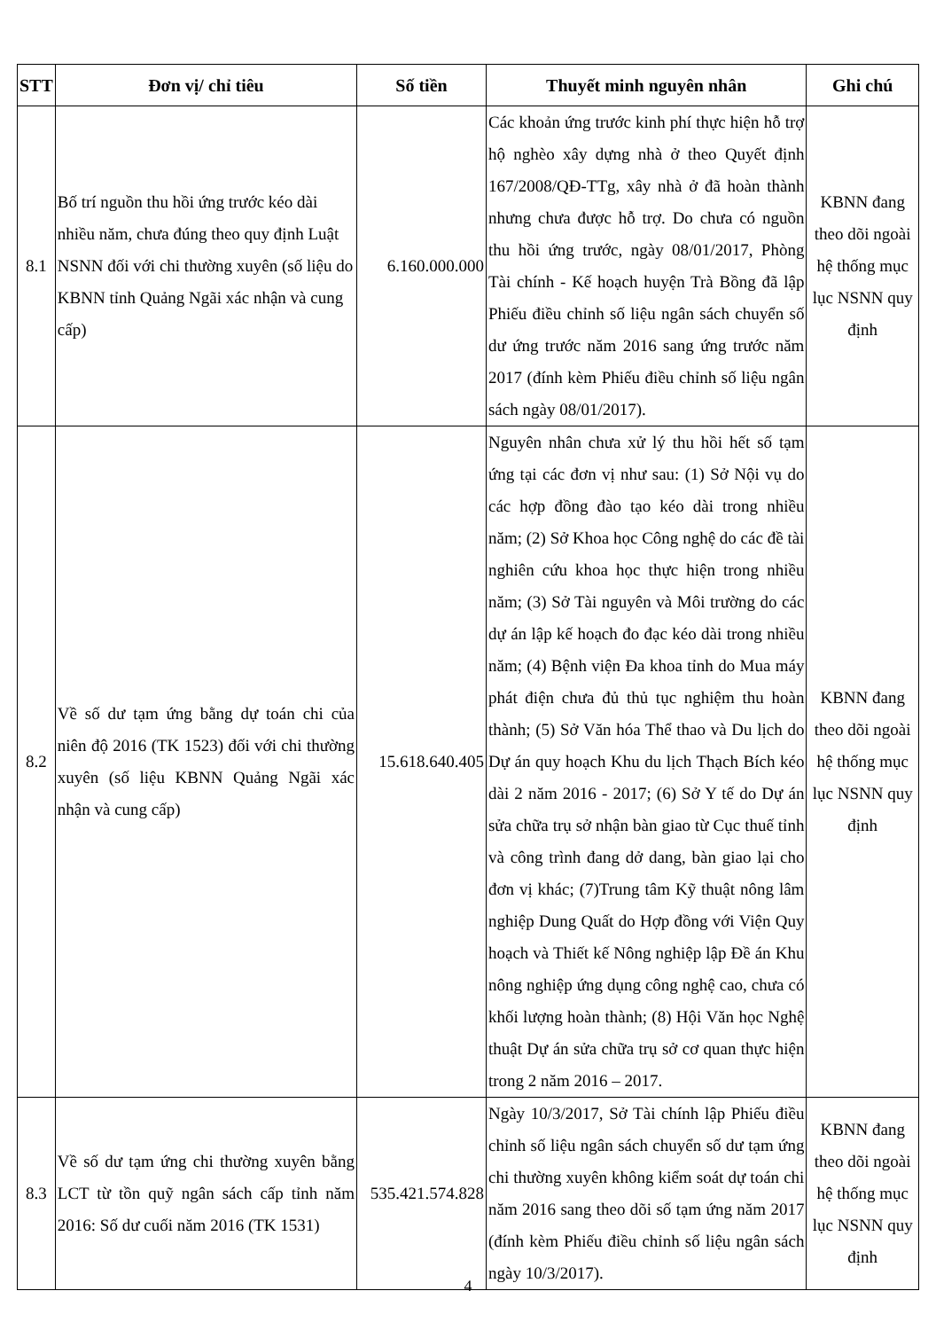| STT | Đơn vị/ chỉ tiêu | Số tiền | Thuyết minh nguyên nhân | Ghi chú |
| --- | --- | --- | --- | --- |
| 8.1 | Bố trí nguồn thu hồi ứng trước kéo dài nhiều năm, chưa đúng theo quy định Luật NSNN đối với chi thường xuyên (số liệu do KBNN tỉnh Quảng Ngãi xác nhận và cung cấp) | 6.160.000.000 | Các khoản ứng trước kinh phí thực hiện hỗ trợ hộ nghèo xây dựng nhà ở theo Quyết định 167/2008/QĐ-TTg, xây nhà ở đã hoàn thành nhưng chưa được hỗ trợ. Do chưa có nguồn thu hồi ứng trước, ngày 08/01/2017, Phòng Tài chính - Kế hoạch huyện Trà Bồng đã lập Phiếu điều chỉnh số liệu ngân sách chuyển số dư ứng trước năm 2016 sang ứng trước năm 2017 (đính kèm Phiếu điều chỉnh số liệu ngân sách ngày 08/01/2017). | KBNN đang theo dõi ngoài hệ thống mục lục NSNN quy định |
| 8.2 | Về số dư tạm ứng bằng dự toán chi của niên độ 2016 (TK 1523) đối với chi thường xuyên (số liệu KBNN Quảng Ngãi xác nhận và cung cấp) | 15.618.640.405 | Nguyên nhân chưa xử lý thu hồi hết số tạm ứng tại các đơn vị như sau: (1) Sở Nội vụ do các hợp đồng đào tạo kéo dài trong nhiều năm; (2) Sở Khoa học Công nghệ do các đề tài nghiên cứu khoa học thực hiện trong nhiều năm; (3) Sở Tài nguyên và Môi trường do các dự án lập kế hoạch đo đạc kéo dài trong nhiều năm; (4) Bệnh viện Đa khoa tỉnh do Mua máy phát điện chưa đủ thủ tục nghiệm thu hoàn thành; (5) Sở Văn hóa Thể thao và Du lịch do Dự án quy hoạch Khu du lịch Thạch Bích kéo dài 2 năm 2016 - 2017; (6) Sở Y tế do Dự án sửa chữa trụ sở nhận bàn giao từ Cục thuế tỉnh và công trình đang dở dang, bàn giao lại cho đơn vị khác; (7)Trung tâm Kỹ thuật nông lâm nghiệp Dung Quất do Hợp đồng với Viện Quy hoạch và Thiết kế Nông nghiệp lập Đề án Khu nông nghiệp ứng dụng công nghệ cao, chưa có khối lượng hoàn thành; (8) Hội Văn học Nghệ thuật Dự án sửa chữa trụ sở cơ quan thực hiện trong 2 năm 2016 – 2017. | KBNN đang theo dõi ngoài hệ thống mục lục NSNN quy định |
| 8.3 | Về số dư tạm ứng chi thường xuyên bằng LCT từ tồn quỹ ngân sách cấp tỉnh năm 2016: Số dư cuối năm 2016 (TK 1531) | 535.421.574.828 | Ngày 10/3/2017, Sở Tài chính lập Phiếu điều chỉnh số liệu ngân sách chuyển số dư tạm ứng chi thường xuyên không kiểm soát dự toán chi năm 2016 sang theo dõi số tạm ứng năm 2017 (đính kèm Phiếu điều chỉnh số liệu ngân sách ngày 10/3/2017). | KBNN đang theo dõi ngoài hệ thống mục lục NSNN quy định |
4